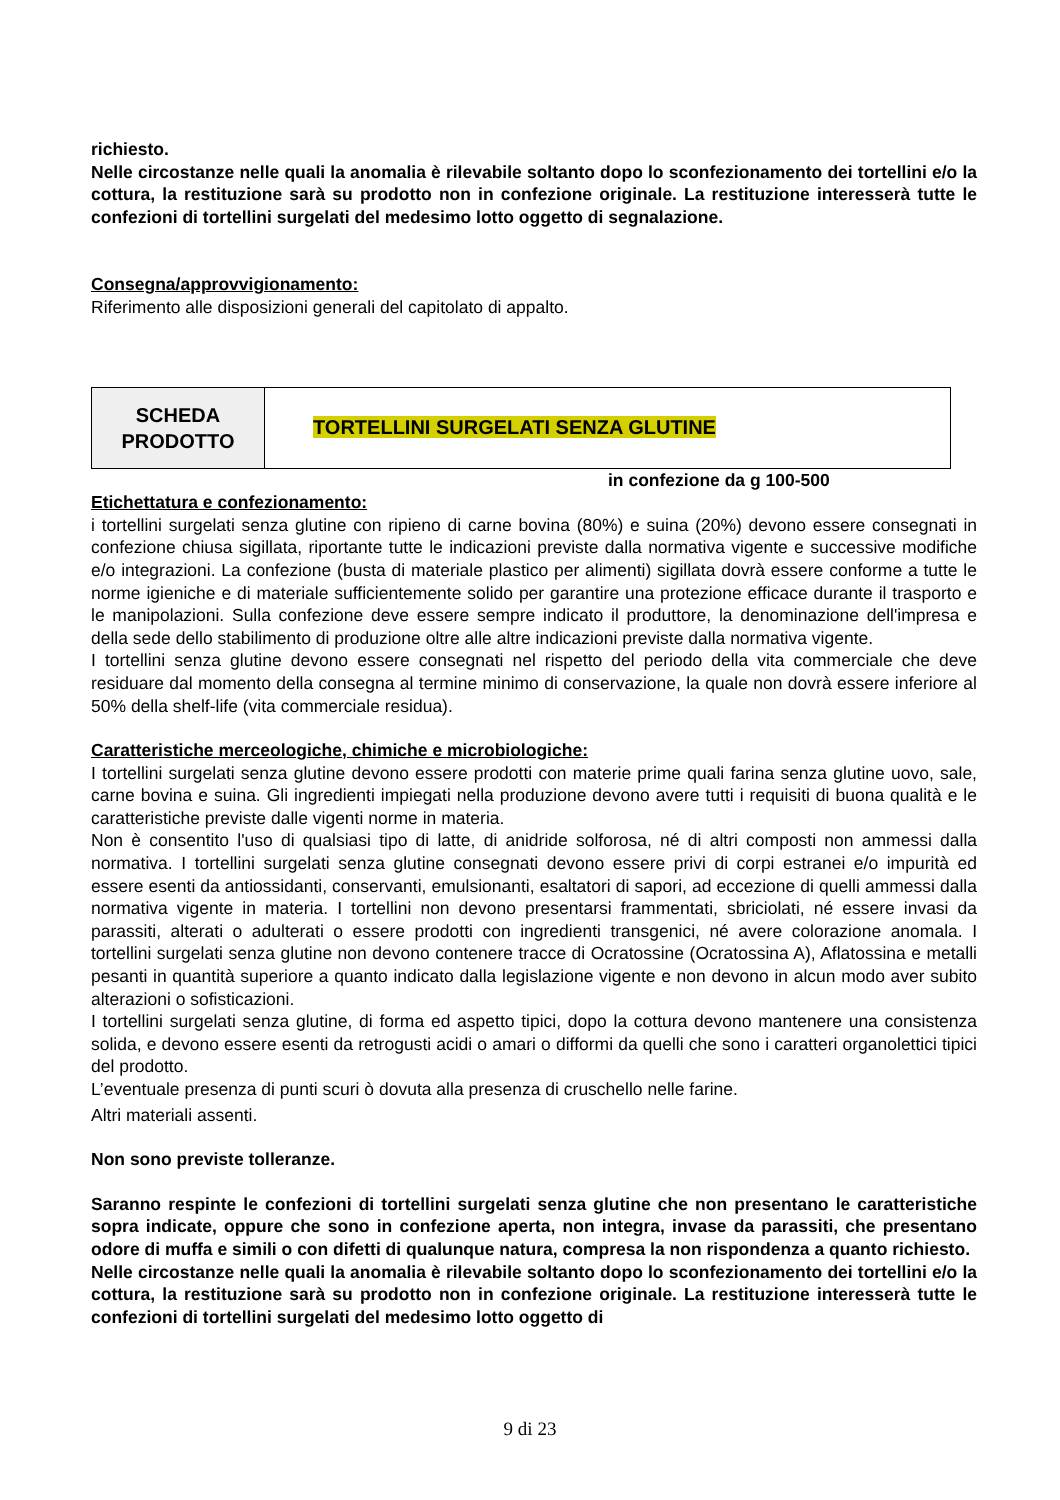richiesto.
Nelle circostanze nelle quali la anomalia è rilevabile soltanto dopo lo sconfezionamento dei tortellini e/o la cottura, la restituzione sarà su prodotto non in confezione originale. La restituzione interesserà tutte le confezioni di tortellini surgelati del medesimo lotto oggetto di segnalazione.
Consegna/approvvigionamento:
Riferimento alle disposizioni generali del capitolato di appalto.
| SCHEDA PRODOTTO | TORTELLINI SURGELATI SENZA GLUTINE |
in confezione da g 100-500
Etichettatura e confezionamento:
i tortellini surgelati senza glutine con ripieno di carne bovina (80%) e suina (20%) devono essere consegnati in confezione chiusa sigillata, riportante tutte le indicazioni previste dalla normativa vigente e successive modifiche e/o integrazioni. La confezione (busta di materiale plastico per alimenti) sigillata dovrà essere conforme a tutte le norme igieniche e di materiale sufficientemente solido per garantire una protezione efficace durante il trasporto e le manipolazioni. Sulla confezione deve essere sempre indicato il produttore, la denominazione dell'impresa e della sede dello stabilimento di produzione oltre alle altre indicazioni previste dalla normativa vigente.
I tortellini senza glutine devono essere consegnati nel rispetto del periodo della vita commerciale che deve residuare dal momento della consegna al termine minimo di conservazione, la quale non dovrà essere inferiore al 50% della shelf-life (vita commerciale residua).
Caratteristiche merceologiche, chimiche e microbiologiche:
I tortellini surgelati senza glutine devono essere prodotti con materie prime quali farina senza glutine uovo, sale, carne bovina e suina. Gli ingredienti impiegati nella produzione devono avere tutti i requisiti di buona qualità e le caratteristiche previste dalle vigenti norme in materia.
Non è consentito l'uso di qualsiasi tipo di latte, di anidride solforosa, né di altri composti non ammessi dalla normativa. I tortellini surgelati senza glutine consegnati devono essere privi di corpi estranei e/o impurità ed essere esenti da antiossidanti, conservanti, emulsionanti, esaltatori di sapori, ad eccezione di quelli ammessi dalla normativa vigente in materia. I tortellini non devono presentarsi frammentati, sbriciolati, né essere invasi da parassiti, alterati o adulterati o essere prodotti con ingredienti transgenici, né avere colorazione anomala. I tortellini surgelati senza glutine non devono contenere tracce di Ocratossine (Ocratossina A), Aflatossina e metalli pesanti in quantità superiore a quanto indicato dalla legislazione vigente e non devono in alcun modo aver subito alterazioni o sofisticazioni.
I tortellini surgelati senza glutine, di forma ed aspetto tipici, dopo la cottura devono mantenere una consistenza solida, e devono essere esenti da retrogusti acidi o amari o difformi da quelli che sono i caratteri organolettici tipici del prodotto.
L’eventuale presenza di punti scuri ò dovuta alla presenza di cruschello nelle farine.
Altri materiali assenti.
Non sono previste tolleranze.
Saranno respinte le confezioni di tortellini surgelati senza glutine che non presentano le caratteristiche sopra indicate, oppure che sono in confezione aperta, non integra, invase da parassiti, che presentano odore di muffa e simili o con difetti di qualunque natura, compresa la non rispondenza a quanto richiesto.
Nelle circostanze nelle quali la anomalia è rilevabile soltanto dopo lo sconfezionamento dei tortellini e/o la cottura, la restituzione sarà su prodotto non in confezione originale. La restituzione interesserà tutte le confezioni di tortellini surgelati del medesimo lotto oggetto di
9 di 23